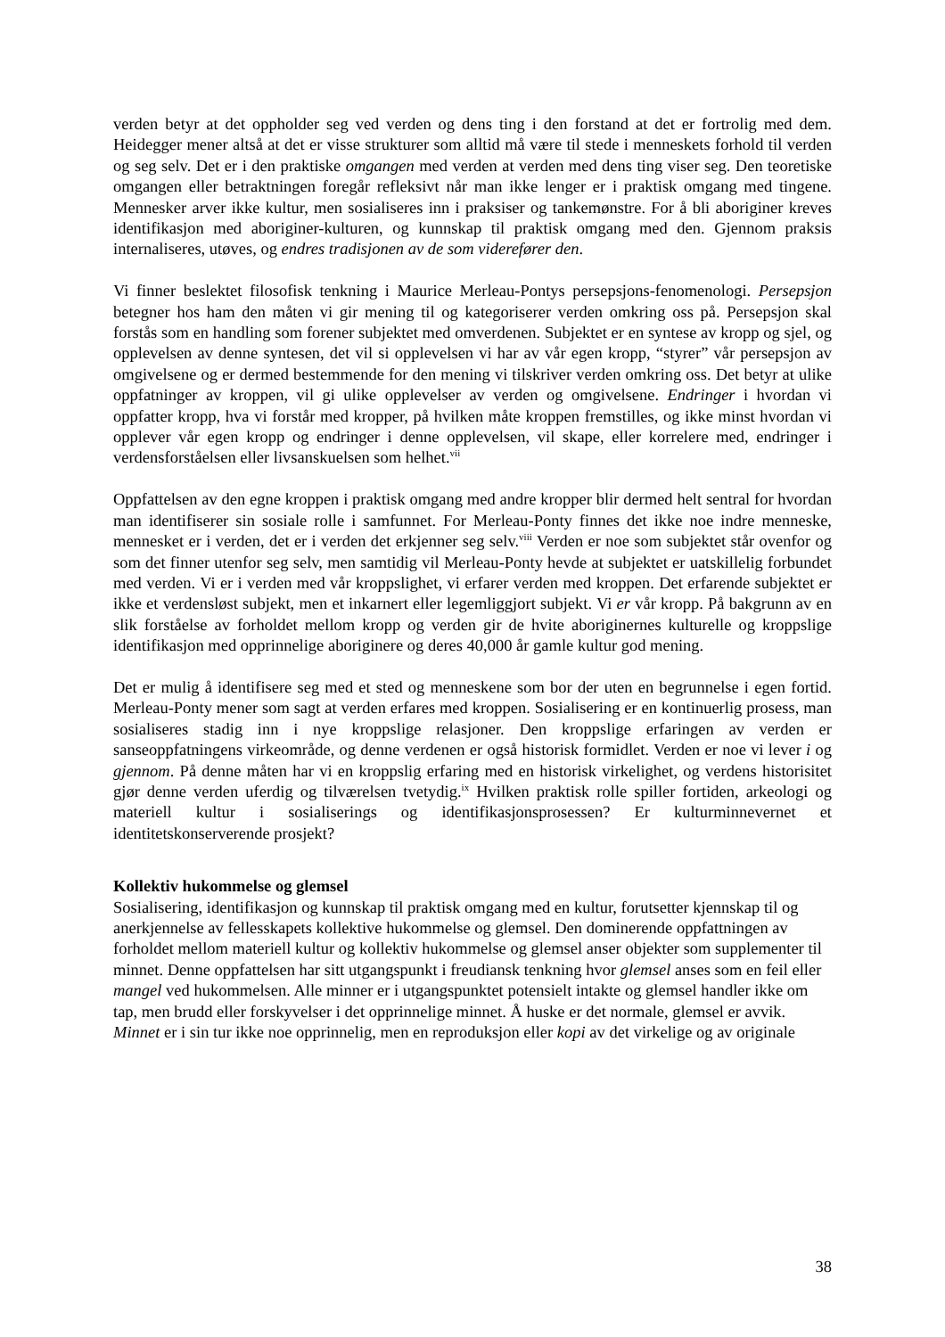verden betyr at det oppholder seg ved verden og dens ting i den forstand at det er fortrolig med dem. Heidegger mener altså at det er visse strukturer som alltid må være til stede i menneskets forhold til verden og seg selv. Det er i den praktiske omgangen med verden at verden med dens ting viser seg. Den teoretiske omgangen eller betraktningen foregår refleksivt når man ikke lenger er i praktisk omgang med tingene. Mennesker arver ikke kultur, men sosialiseres inn i praksiser og tankemønstre. For å bli aboriginer kreves identifikasjon med aboriginer-kulturen, og kunnskap til praktisk omgang med den. Gjennom praksis internaliseres, utøves, og endres tradisjonen av de som viderefører den.
Vi finner beslektet filosofisk tenkning i Maurice Merleau-Pontys persepsjons-fenomenologi. Persepsjon betegner hos ham den måten vi gir mening til og kategoriserer verden omkring oss på. Persepsjon skal forstås som en handling som forener subjektet med omverdenen. Subjektet er en syntese av kropp og sjel, og opplevelsen av denne syntesen, det vil si opplevelsen vi har av vår egen kropp, “styrer” vår persepsjon av omgivelsene og er dermed bestemmende for den mening vi tilskriver verden omkring oss. Det betyr at ulike oppfatninger av kroppen, vil gi ulike opplevelser av verden og omgivelsene. Endringer i hvordan vi oppfatter kropp, hva vi forstår med kropper, på hvilken måte kroppen fremstilles, og ikke minst hvordan vi opplever vår egen kropp og endringer i denne opplevelsen, vil skape, eller korrelere med, endringer i verdensforståelsen eller livsanskuelsen som helhet.<sup>vii</sup>
Oppfattelsen av den egne kroppen i praktisk omgang med andre kropper blir dermed helt sentral for hvordan man identifiserer sin sosiale rolle i samfunnet. For Merleau-Ponty finnes det ikke noe indre menneske, mennesket er i verden, det er i verden det erkjenner seg selv.<sup>viii</sup> Verden er noe som subjektet står ovenfor og som det finner utenfor seg selv, men samtidig vil Merleau-Ponty hevde at subjektet er uatskillelig forbundet med verden. Vi er i verden med vår kroppslighet, vi erfarer verden med kroppen. Det erfarende subjektet er ikke et verdensløst subjekt, men et inkarnert eller legemliggjort subjekt. Vi er vår kropp. På bakgrunn av en slik forståelse av forholdet mellom kropp og verden gir de hvite aboriginernes kulturelle og kroppslige identifikasjon med opprinnelige aboriginere og deres 40,000 år gamle kultur god mening.
Det er mulig å identifisere seg med et sted og menneskene som bor der uten en begrunnelse i egen fortid. Merleau-Ponty mener som sagt at verden erfares med kroppen. Sosialisering er en kontinuerlig prosess, man sosialiseres stadig inn i nye kroppslige relasjoner. Den kroppslige erfaringen av verden er sanseoppfatningens virkeområde, og denne verdenen er også historisk formidlet. Verden er noe vi lever i og gjennom. På denne måten har vi en kroppslig erfaring med en historisk virkelighet, og verdens historisitet gjør denne verden uferdig og tilværelsen tvetydig.<sup>ix</sup> Hvilken praktisk rolle spiller fortiden, arkeologi og materiell kultur i sosialiserings og identifikasjonsprosessen? Er kulturminnevernet et identitetskonserverende prosjekt?
Kollektiv hukommelse og glemsel
Sosialisering, identifikasjon og kunnskap til praktisk omgang med en kultur, forutsetter kjennskap til og anerkjennelse av fellesskapets kollektive hukommelse og glemsel. Den dominerende oppfattningen av forholdet mellom materiell kultur og kollektiv hukommelse og glemsel anser objekter som supplementer til minnet. Denne oppfattelsen har sitt utgangspunkt i freudiansk tenkning hvor glemsel anses som en feil eller mangel ved hukommelsen. Alle minner er i utgangspunktet potensielt intakte og glemsel handler ikke om tap, men brudd eller forskyvelser i det opprinnelige minnet. Å huske er det normale, glemsel er avvik. Minnet er i sin tur ikke noe opprinnelig, men en reproduksjon eller kopi av det virkelige og av originale
38